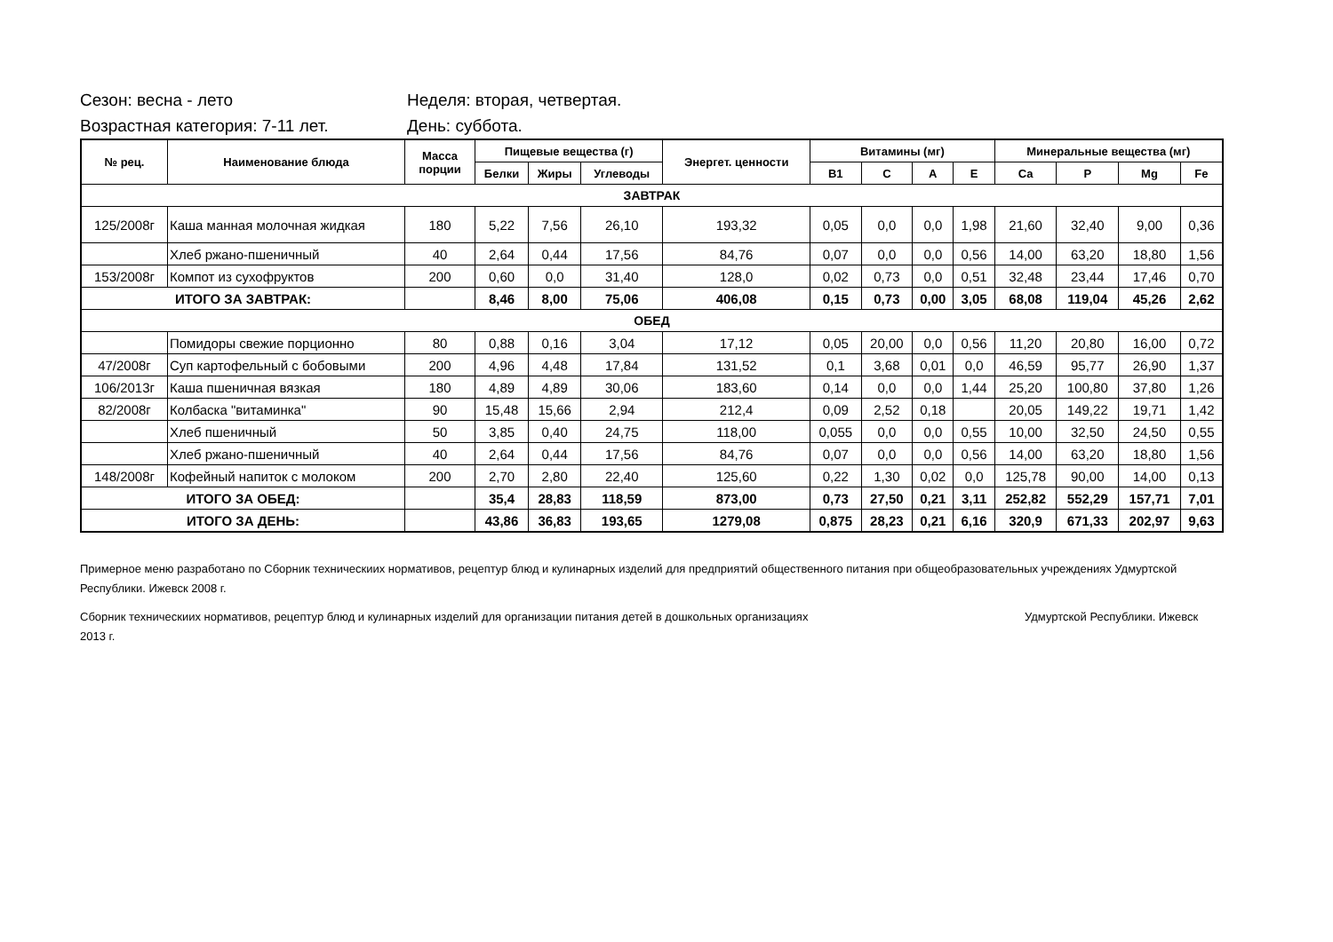Сезон: весна - лето Неделя: вторая, четвертая.
Возрастная категория: 7-11 лет. День: суббота.
| № рец. | Наименование блюда | Масса порции | Пищевые вещества (г) | | | Энергет. ценности | Витамины (мг) | | | | Минеральные вещества (мг) | | | |
| --- | --- | --- | --- | --- | --- | --- | --- | --- | --- | --- | --- | --- | --- | --- |
| | | | Белки | Жиры | Углеводы | | В1 | С | А | Е | Са | Р | Mg | Fe |
| ЗАВТРАК | | | | | | | | | | | | | | |
| 125/2008г | Каша манная молочная жидкая | 180 | 5,22 | 7,56 | 26,10 | 193,32 | 0,05 | 0,0 | 0,0 | 1,98 | 21,60 | 32,40 | 9,00 | 0,36 |
| | Хлеб ржано-пшеничный | 40 | 2,64 | 0,44 | 17,56 | 84,76 | 0,07 | 0,0 | 0,0 | 0,56 | 14,00 | 63,20 | 18,80 | 1,56 |
| 153/2008г | Компот из сухофруктов | 200 | 0,60 | 0,0 | 31,40 | 128,0 | 0,02 | 0,73 | 0,0 | 0,51 | 32,48 | 23,44 | 17,46 | 0,70 |
| ИТОГО ЗА ЗАВТРАК: | | | 8,46 | 8,00 | 75,06 | 406,08 | 0,15 | 0,73 | 0,00 | 3,05 | 68,08 | 119,04 | 45,26 | 2,62 |
| ОБЕД | | | | | | | | | | | | | | |
| | Помидоры свежие порционно | 80 | 0,88 | 0,16 | 3,04 | 17,12 | 0,05 | 20,00 | 0,0 | 0,56 | 11,20 | 20,80 | 16,00 | 0,72 |
| 47/2008г | Суп картофельный с бобовыми | 200 | 4,96 | 4,48 | 17,84 | 131,52 | 0,1 | 3,68 | 0,01 | 0,0 | 46,59 | 95,77 | 26,90 | 1,37 |
| 106/2013г | Каша пшеничная вязкая | 180 | 4,89 | 4,89 | 30,06 | 183,60 | 0,14 | 0,0 | 0,0 | 1,44 | 25,20 | 100,80 | 37,80 | 1,26 |
| 82/2008г | Колбаска "витаминка" | 90 | 15,48 | 15,66 | 2,94 | 212,4 | 0,09 | 2,52 | 0,18 | | 20,05 | 149,22 | 19,71 | 1,42 |
| | Хлеб пшеничный | 50 | 3,85 | 0,40 | 24,75 | 118,00 | 0,055 | 0,0 | 0,0 | 0,55 | 10,00 | 32,50 | 24,50 | 0,55 |
| | Хлеб ржано-пшеничный | 40 | 2,64 | 0,44 | 17,56 | 84,76 | 0,07 | 0,0 | 0,0 | 0,56 | 14,00 | 63,20 | 18,80 | 1,56 |
| 148/2008г | Кофейный напиток с молоком | 200 | 2,70 | 2,80 | 22,40 | 125,60 | 0,22 | 1,30 | 0,02 | 0,0 | 125,78 | 90,00 | 14,00 | 0,13 |
| ИТОГО ЗА ОБЕД: | | | 35,4 | 28,83 | 118,59 | 873,00 | 0,73 | 27,50 | 0,21 | 3,11 | 252,82 | 552,29 | 157,71 | 7,01 |
| ИТОГО ЗА ДЕНЬ: | | | 43,86 | 36,83 | 193,65 | 1279,08 | 0,875 | 28,23 | 0,21 | 6,16 | 320,9 | 671,33 | 202,97 | 9,63 |
Примерное меню разработано по Сборник техническиих нормативов, рецептур блюд и кулинарных изделий для предприятий общественного питания при общеобразовательных учреждениях Удмуртской Республики. Ижевск 2008 г.
Сборник техническиих нормативов, рецептур блюд и кулинарных изделий для организации питания детей в дошкольных организациях Удмуртской Республики. Ижевск 2013 г.